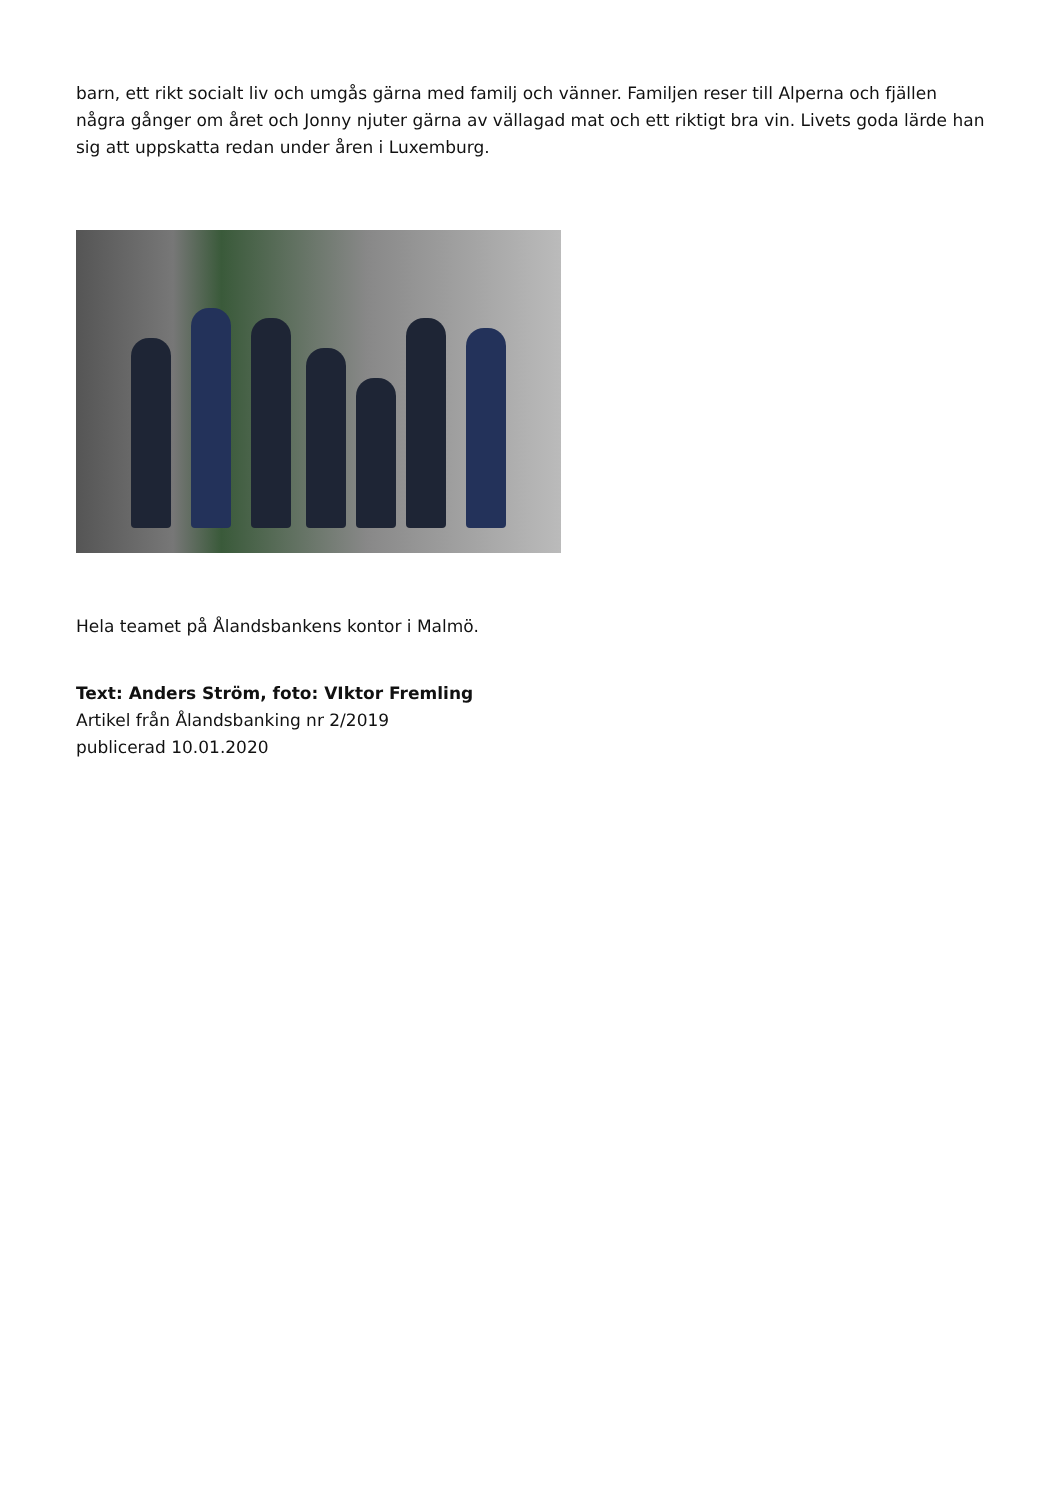barn, ett rikt socialt liv och umgås gärna med familj och vänner. Familjen reser till Alperna och fjällen några gånger om året och Jonny njuter gärna av vällagad mat och ett riktigt bra vin. Livets goda lärde han sig att uppskatta redan under åren i Luxemburg.
Hela teamet på Ålandsbankens kontor i Malmö.
Text: Anders Ström, foto: VIktor Fremling
Artikel från Ålandsbanking nr 2/2019
publicerad 10.01.2020